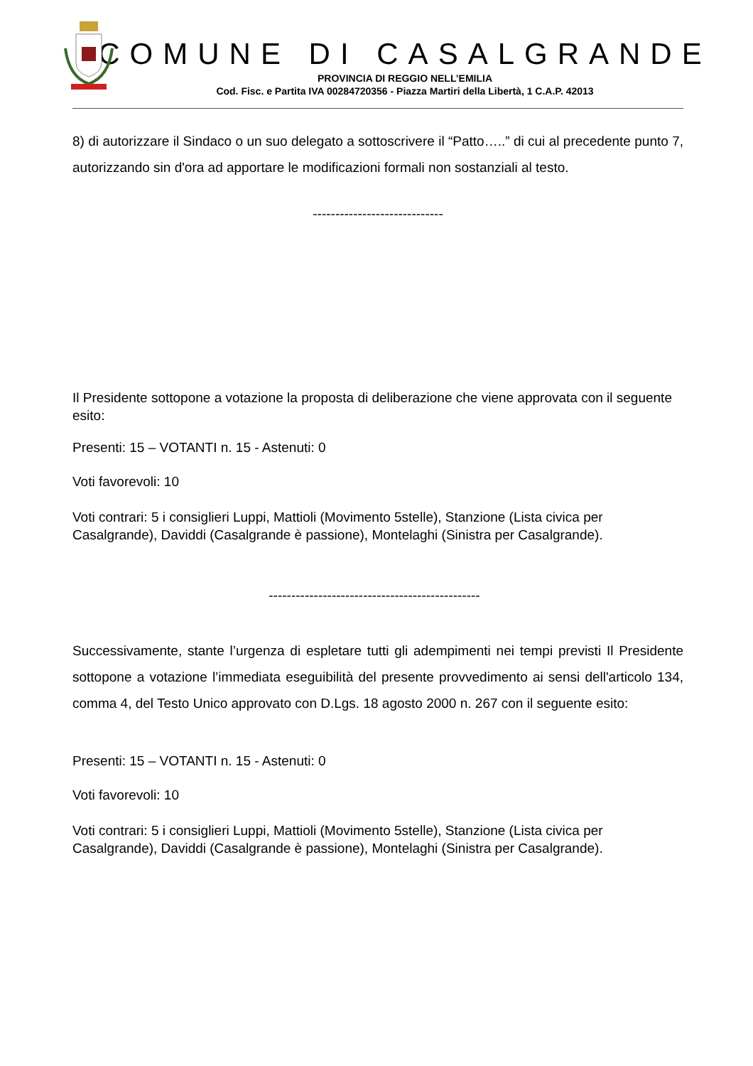COMUNE DI CASALGRANDE
PROVINCIA DI REGGIO NELL’EMILIA
Cod. Fisc. e Partita IVA 00284720356 - Piazza Martiri della Libertà, 1 C.A.P. 42013
8) di autorizzare il Sindaco o un suo delegato a sottoscrivere il “Patto…..” di cui al precedente punto 7, autorizzando sin d'ora ad apportare le modificazioni formali non sostanziali al testo.
-----------------------------
Il Presidente sottopone a votazione la proposta di deliberazione che viene approvata con il seguente esito:
Presenti: 15 – VOTANTI n. 15 - Astenuti: 0
Voti favorevoli: 10
Voti contrari: 5 i consiglieri Luppi, Mattioli (Movimento 5stelle), Stanzione (Lista civica per Casalgrande), Daviddi (Casalgrande è passione), Montelaghi (Sinistra per Casalgrande).
-----------------------------------------------
Successivamente, stante l’urgenza di espletare tutti gli adempimenti nei tempi previsti Il Presidente sottopone a votazione l’immediata eseguibilità del presente provvedimento ai sensi dell'articolo 134, comma 4, del Testo Unico approvato con D.Lgs. 18 agosto 2000 n. 267 con il seguente esito:
Presenti: 15 – VOTANTI n. 15 - Astenuti: 0
Voti favorevoli: 10
Voti contrari: 5 i consiglieri Luppi, Mattioli (Movimento 5stelle), Stanzione (Lista civica per Casalgrande), Daviddi (Casalgrande è passione), Montelaghi (Sinistra per Casalgrande).